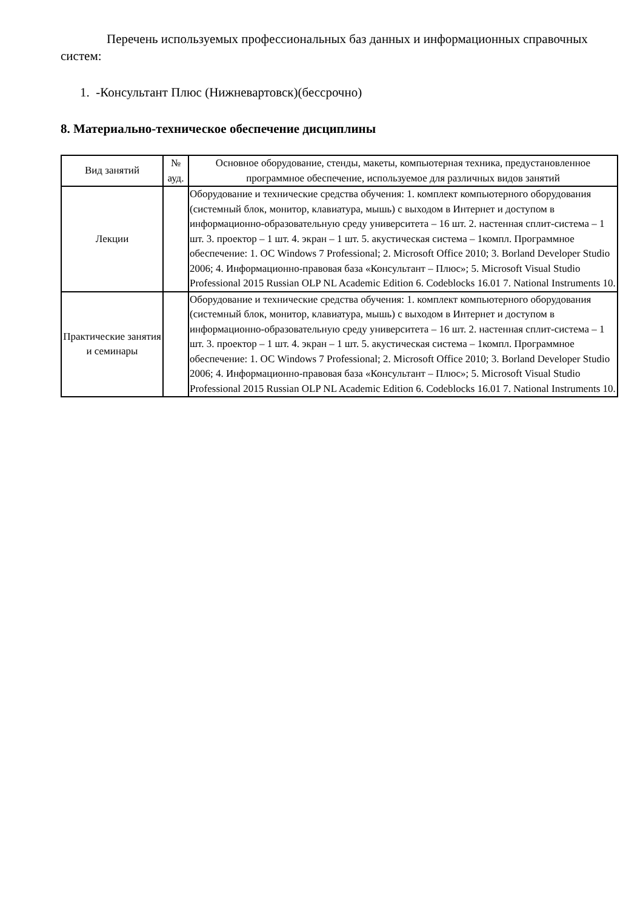Перечень используемых профессиональных баз данных и информационных справочных систем:
1. -Консультант Плюс (Нижневартовск)(бессрочно)
8. Материально-техническое обеспечение дисциплины
| Вид занятий | № ауд. | Основное оборудование, стенды, макеты, компьютерная техника, предустановленное программное обеспечение, используемое для различных видов занятий |
| --- | --- | --- |
| Лекции | | Оборудование и технические средства обучения: 1. комплект компьютерного оборудования (системный блок, монитор, клавиатура, мышь) с выходом в Интернет и доступом в информационно-образовательную среду университета – 16 шт. 2. настенная сплит-система – 1 шт. 3. проектор – 1 шт. 4. экран – 1 шт. 5. акустическая система – 1компл. Программное обеспечение: 1. ОС Windows 7 Professional; 2. Microsoft Office 2010; 3. Borland Developer Studio 2006; 4. Информационно-правовая база «Консультант – Плюс»; 5. Microsoft Visual Studio Professional 2015 Russian OLP NL Academic Edition 6. Codeblocks 16.01 7. National Instruments 10. |
| Практические занятия и семинары | | Оборудование и технические средства обучения: 1. комплект компьютерного оборудования (системный блок, монитор, клавиатура, мышь) с выходом в Интернет и доступом в информационно-образовательную среду университета – 16 шт. 2. настенная сплит-система – 1 шт. 3. проектор – 1 шт. 4. экран – 1 шт. 5. акустическая система – 1компл. Программное обеспечение: 1. ОС Windows 7 Professional; 2. Microsoft Office 2010; 3. Borland Developer Studio 2006; 4. Информационно-правовая база «Консультант – Плюс»; 5. Microsoft Visual Studio Professional 2015 Russian OLP NL Academic Edition 6. Codeblocks 16.01 7. National Instruments 10. |